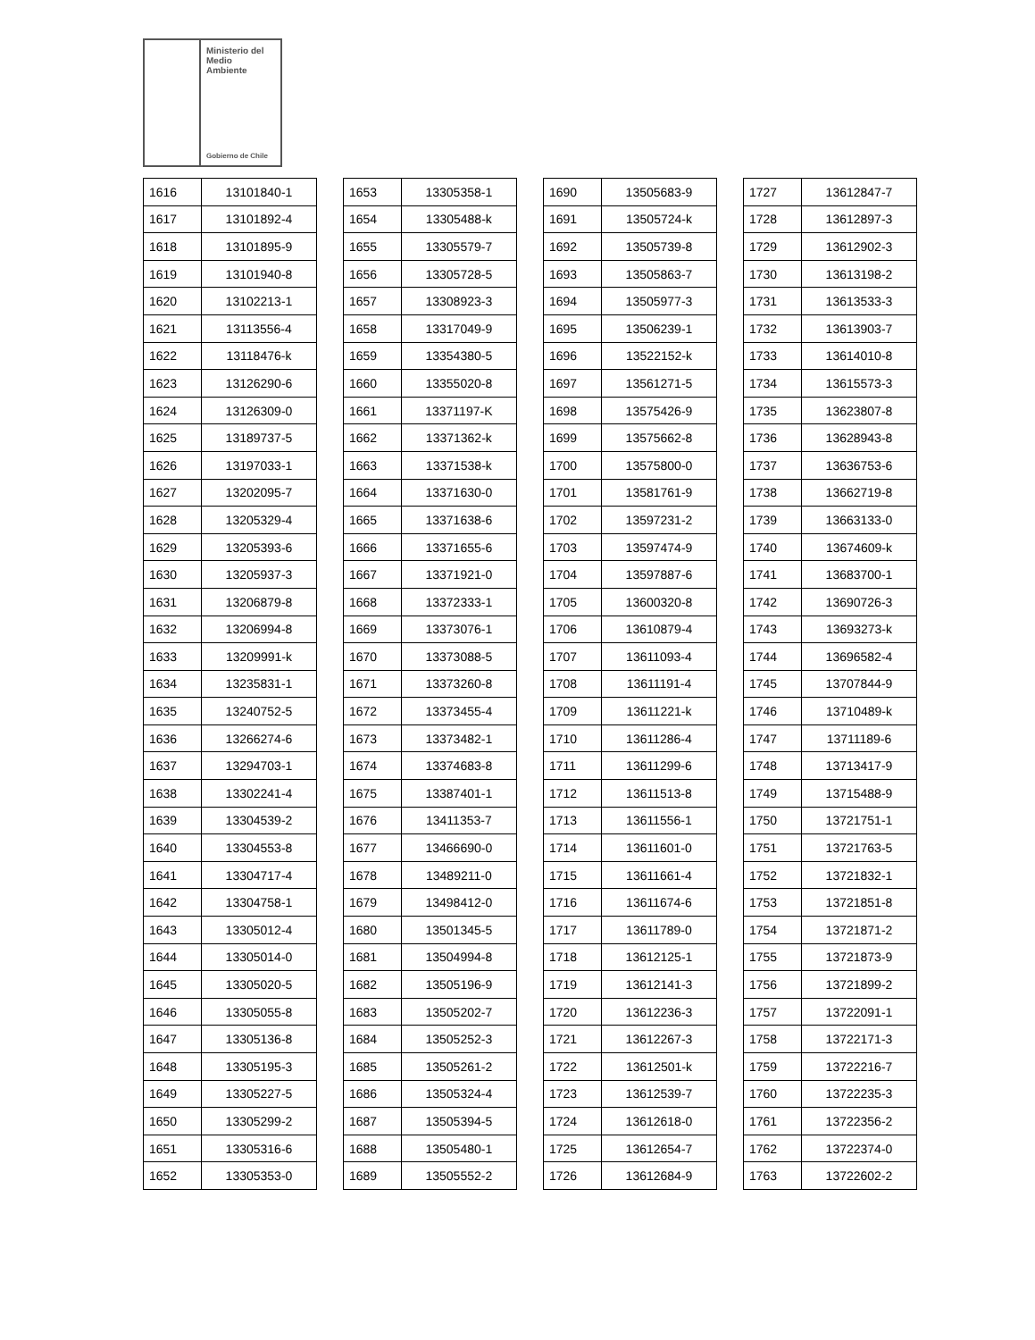Ministerio del
Medio
Ambiente
Gobierno de Chile
| 1616 | 13101840-1 |
| 1617 | 13101892-4 |
| 1618 | 13101895-9 |
| 1619 | 13101940-8 |
| 1620 | 13102213-1 |
| 1621 | 13113556-4 |
| 1622 | 13118476-k |
| 1623 | 13126290-6 |
| 1624 | 13126309-0 |
| 1625 | 13189737-5 |
| 1626 | 13197033-1 |
| 1627 | 13202095-7 |
| 1628 | 13205329-4 |
| 1629 | 13205393-6 |
| 1630 | 13205937-3 |
| 1631 | 13206879-8 |
| 1632 | 13206994-8 |
| 1633 | 13209991-k |
| 1634 | 13235831-1 |
| 1635 | 13240752-5 |
| 1636 | 13266274-6 |
| 1637 | 13294703-1 |
| 1638 | 13302241-4 |
| 1639 | 13304539-2 |
| 1640 | 13304553-8 |
| 1641 | 13304717-4 |
| 1642 | 13304758-1 |
| 1643 | 13305012-4 |
| 1644 | 13305014-0 |
| 1645 | 13305020-5 |
| 1646 | 13305055-8 |
| 1647 | 13305136-8 |
| 1648 | 13305195-3 |
| 1649 | 13305227-5 |
| 1650 | 13305299-2 |
| 1651 | 13305316-6 |
| 1652 | 13305353-0 |
| 1653 | 13305358-1 |
| 1654 | 13305488-k |
| 1655 | 13305579-7 |
| 1656 | 13305728-5 |
| 1657 | 13308923-3 |
| 1658 | 13317049-9 |
| 1659 | 13354380-5 |
| 1660 | 13355020-8 |
| 1661 | 13371197-K |
| 1662 | 13371362-k |
| 1663 | 13371538-k |
| 1664 | 13371630-0 |
| 1665 | 13371638-6 |
| 1666 | 13371655-6 |
| 1667 | 13371921-0 |
| 1668 | 13372333-1 |
| 1669 | 13373076-1 |
| 1670 | 13373088-5 |
| 1671 | 13373260-8 |
| 1672 | 13373455-4 |
| 1673 | 13373482-1 |
| 1674 | 13374683-8 |
| 1675 | 13387401-1 |
| 1676 | 13411353-7 |
| 1677 | 13466690-0 |
| 1678 | 13489211-0 |
| 1679 | 13498412-0 |
| 1680 | 13501345-5 |
| 1681 | 13504994-8 |
| 1682 | 13505196-9 |
| 1683 | 13505202-7 |
| 1684 | 13505252-3 |
| 1685 | 13505261-2 |
| 1686 | 13505324-4 |
| 1687 | 13505394-5 |
| 1688 | 13505480-1 |
| 1689 | 13505552-2 |
| 1690 | 13505683-9 |
| 1691 | 13505724-k |
| 1692 | 13505739-8 |
| 1693 | 13505863-7 |
| 1694 | 13505977-3 |
| 1695 | 13506239-1 |
| 1696 | 13522152-k |
| 1697 | 13561271-5 |
| 1698 | 13575426-9 |
| 1699 | 13575662-8 |
| 1700 | 13575800-0 |
| 1701 | 13581761-9 |
| 1702 | 13597231-2 |
| 1703 | 13597474-9 |
| 1704 | 13597887-6 |
| 1705 | 13600320-8 |
| 1706 | 13610879-4 |
| 1707 | 13611093-4 |
| 1708 | 13611191-4 |
| 1709 | 13611221-k |
| 1710 | 13611286-4 |
| 1711 | 13611299-6 |
| 1712 | 13611513-8 |
| 1713 | 13611556-1 |
| 1714 | 13611601-0 |
| 1715 | 13611661-4 |
| 1716 | 13611674-6 |
| 1717 | 13611789-0 |
| 1718 | 13612125-1 |
| 1719 | 13612141-3 |
| 1720 | 13612236-3 |
| 1721 | 13612267-3 |
| 1722 | 13612501-k |
| 1723 | 13612539-7 |
| 1724 | 13612618-0 |
| 1725 | 13612654-7 |
| 1726 | 13612684-9 |
| 1727 | 13612847-7 |
| 1728 | 13612897-3 |
| 1729 | 13612902-3 |
| 1730 | 13613198-2 |
| 1731 | 13613533-3 |
| 1732 | 13613903-7 |
| 1733 | 13614010-8 |
| 1734 | 13615573-3 |
| 1735 | 13623807-8 |
| 1736 | 13628943-8 |
| 1737 | 13636753-6 |
| 1738 | 13662719-8 |
| 1739 | 13663133-0 |
| 1740 | 13674609-k |
| 1741 | 13683700-1 |
| 1742 | 13690726-3 |
| 1743 | 13693273-k |
| 1744 | 13696582-4 |
| 1745 | 13707844-9 |
| 1746 | 13710489-k |
| 1747 | 13711189-6 |
| 1748 | 13713417-9 |
| 1749 | 13715488-9 |
| 1750 | 13721751-1 |
| 1751 | 13721763-5 |
| 1752 | 13721832-1 |
| 1753 | 13721851-8 |
| 1754 | 13721871-2 |
| 1755 | 13721873-9 |
| 1756 | 13721899-2 |
| 1757 | 13722091-1 |
| 1758 | 13722171-3 |
| 1759 | 13722216-7 |
| 1760 | 13722235-3 |
| 1761 | 13722356-2 |
| 1762 | 13722374-0 |
| 1763 | 13722602-2 |